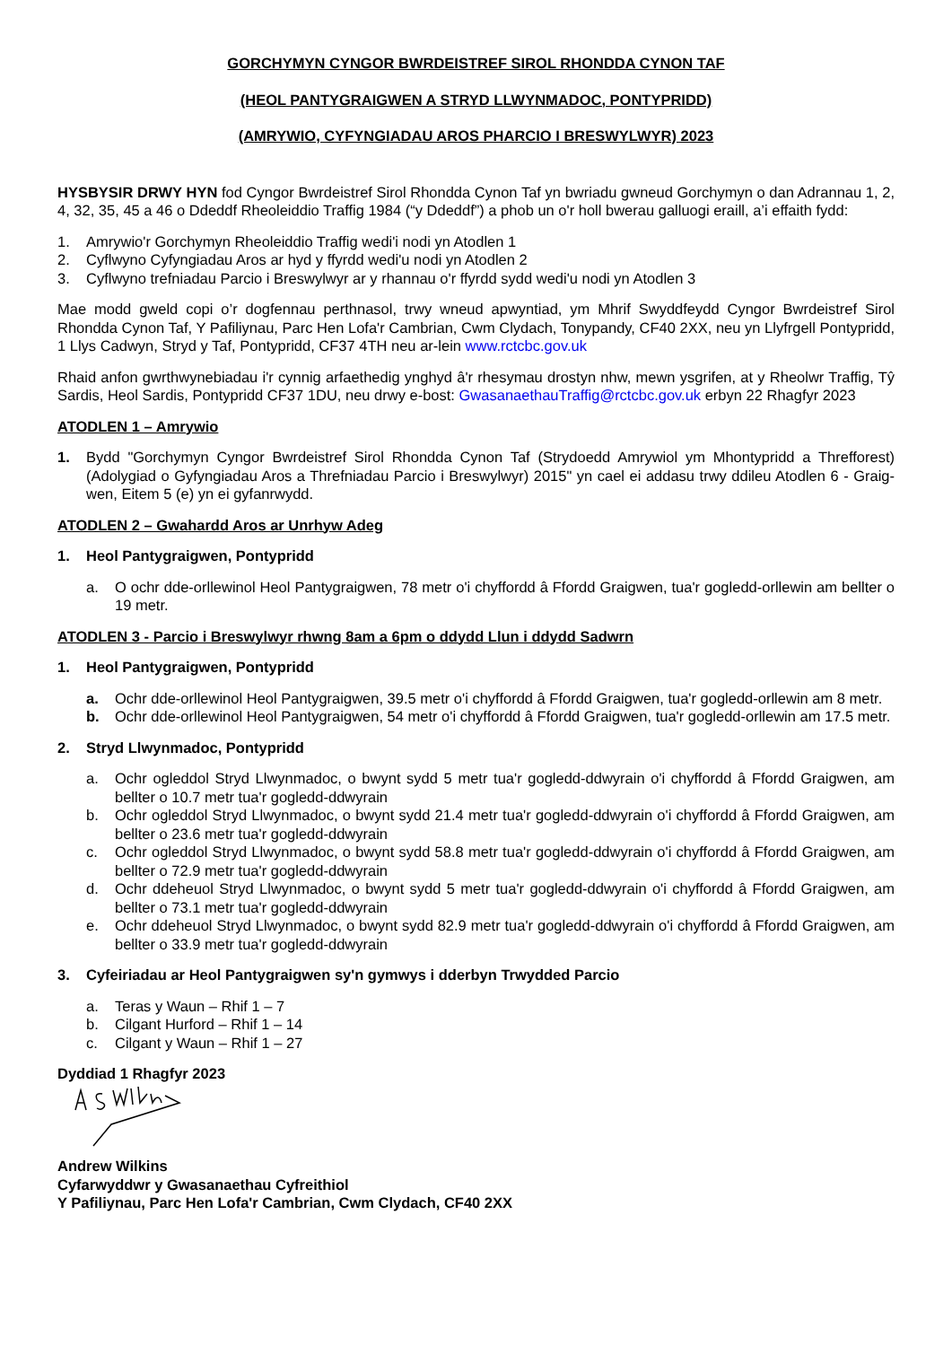GORCHYMYN CYNGOR BWRDEISTREF SIROL RHONDDA CYNON TAF
(HEOL PANTYGRAIGWEN A STRYD LLWYNMADOC, PONTYPRIDD)
(AMRYWIO, CYFYNGIADAU AROS PHARCIO I BRESWYLWYR) 2023
HYSBYSIR DRWY HYN fod Cyngor Bwrdeistref Sirol Rhondda Cynon Taf yn bwriadu gwneud Gorchymyn o dan Adrannau 1, 2, 4, 32, 35, 45 a 46 o Ddeddf Rheoleiddio Traffig 1984 (“y Ddeddf”) a phob un o'r holl bwerau galluogi eraill, a’i effaith fydd:
1. Amrywio'r Gorchymyn Rheoleiddio Traffig wedi'i nodi yn Atodlen 1
2. Cyflwyno Cyfyngiadau Aros ar hyd y ffyrdd wedi'u nodi yn Atodlen 2
3. Cyflwyno trefniadau Parcio i Breswylwyr ar y rhannau o'r ffyrdd sydd wedi'u nodi yn Atodlen 3
Mae modd gweld copi o’r dogfennau perthnasol, trwy wneud apwyntiad, ym Mhrif Swyddfeydd Cyngor Bwrdeistref Sirol Rhondda Cynon Taf, Y Pafiliynau, Parc Hen Lofa'r Cambrian, Cwm Clydach, Tonypandy, CF40 2XX, neu yn Llyfrgell Pontypridd, 1 Llys Cadwyn, Stryd y Taf, Pontypridd, CF37 4TH neu ar-lein www.rctcbc.gov.uk
Rhaid anfon gwrthwynebiadau i'r cynnig arfaethedig ynghyd â'r rhesymau drostyn nhw, mewn ysgrifen, at y Rheolwr Traffig, Tŷ Sardis, Heol Sardis, Pontypridd CF37 1DU, neu drwy e-bost: GwasanaethauTraffig@rctcbc.gov.uk erbyn 22 Rhagfyr 2023
ATODLEN 1 – Amrywio
1. Bydd "Gorchymyn Cyngor Bwrdeistref Sirol Rhondda Cynon Taf (Strydoedd Amrywiol ym Mhontypridd a Threfforest) (Adolygiad o Gyfyngiadau Aros a Threfniadau Parcio i Breswylwyr) 2015" yn cael ei addasu trwy ddileu Atodlen 6 - Graig-wen, Eitem 5 (e) yn ei gyfanrwydd.
ATODLEN 2 – Gwahardd Aros ar Unrhyw Adeg
1. Heol Pantygraigwen, Pontypridd
a. O ochr dde-orllewinol Heol Pantygraigwen, 78 metr o'i chyffordd â Ffordd Graigwen, tua'r gogledd-orllewin am bellter o 19 metr.
ATODLEN 3 - Parcio i Breswylwyr rhwng 8am a 6pm o ddydd Llun i ddydd Sadwrn
1. Heol Pantygraigwen, Pontypridd
a. Ochr dde-orllewinol Heol Pantygraigwen, 39.5 metr o'i chyffordd â Ffordd Graigwen, tua'r gogledd-orllewin am 8 metr.
b. Ochr dde-orllewinol Heol Pantygraigwen, 54 metr o'i chyffordd â Ffordd Graigwen, tua'r gogledd-orllewin am 17.5 metr.
2. Stryd Llwynmadoc, Pontypridd
a. Ochr ogleddol Stryd Llwynmadoc, o bwynt sydd 5 metr tua'r gogledd-ddwyrain o'i chyffordd â Ffordd Graigwen, am bellter o 10.7 metr tua'r gogledd-ddwyrain
b. Ochr ogleddol Stryd Llwynmadoc, o bwynt sydd 21.4 metr tua'r gogledd-ddwyrain o'i chyffordd â Ffordd Graigwen, am bellter o 23.6 metr tua'r gogledd-ddwyrain
c. Ochr ogleddol Stryd Llwynmadoc, o bwynt sydd 58.8 metr tua'r gogledd-ddwyrain o'i chyffordd â Ffordd Graigwen, am bellter o 72.9 metr tua'r gogledd-ddwyrain
d. Ochr ddeheuol Stryd Llwynmadoc, o bwynt sydd 5 metr tua'r gogledd-ddwyrain o'i chyffordd â Ffordd Graigwen, am bellter o 73.1 metr tua'r gogledd-ddwyrain
e. Ochr ddeheuol Stryd Llwynmadoc, o bwynt sydd 82.9 metr tua'r gogledd-ddwyrain o'i chyffordd â Ffordd Graigwen, am bellter o 33.9 metr tua'r gogledd-ddwyrain
3. Cyfeiriadau ar Heol Pantygraigwen sy'n gymwys i dderbyn Trwydded Parcio
a. Teras y Waun – Rhif 1 – 7
b. Cilgant Hurford – Rhif 1 – 14
c. Cilgant y Waun – Rhif 1 – 27
Dyddiad 1 Rhagfyr 2023
Andrew Wilkins
Cyfarwyddwr y Gwasanaethau Cyfreithiol
Y Pafiliynau, Parc Hen Lofa'r Cambrian, Cwm Clydach, CF40 2XX